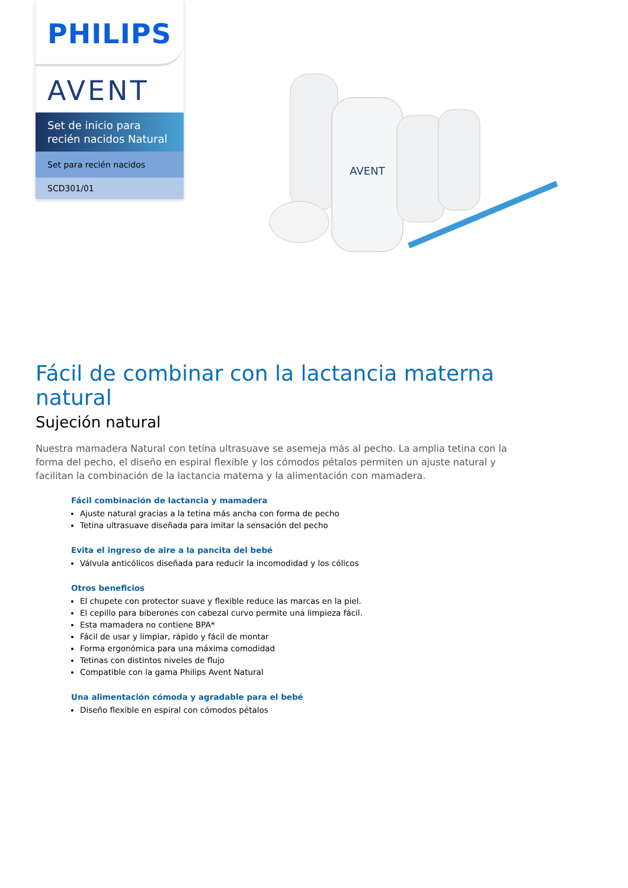PHILIPS
AVENT
Set de inicio para recién nacidos Natural
Set para recién nacidos
SCD301/01
AVENT
Fácil de combinar con la lactancia materna natural
Sujeción natural
Nuestra mamadera Natural con tetina ultrasuave se asemeja más al pecho. La amplia tetina con la forma del pecho, el diseño en espiral flexible y los cómodos pétalos permiten un ajuste natural y facilitan la combinación de la lactancia materna y la alimentación con mamadera.
Fácil combinación de lactancia y mamadera
Ajuste natural gracias a la tetina más ancha con forma de pecho
Tetina ultrasuave diseñada para imitar la sensación del pecho
Evita el ingreso de aire a la pancita del bebé
Válvula anticólicos diseñada para reducir la incomodidad y los cólicos
Otros beneficios
El chupete con protector suave y flexible reduce las marcas en la piel.
El cepillo para biberones con cabezal curvo permite una limpieza fácil.
Esta mamadera no contiene BPA*
Fácil de usar y limpiar, rápido y fácil de montar
Forma ergonómica para una máxima comodidad
Tetinas con distintos niveles de flujo
Compatible con la gama Philips Avent Natural
Una alimentación cómoda y agradable para el bebé
Diseño flexible en espiral con cómodos pétalos